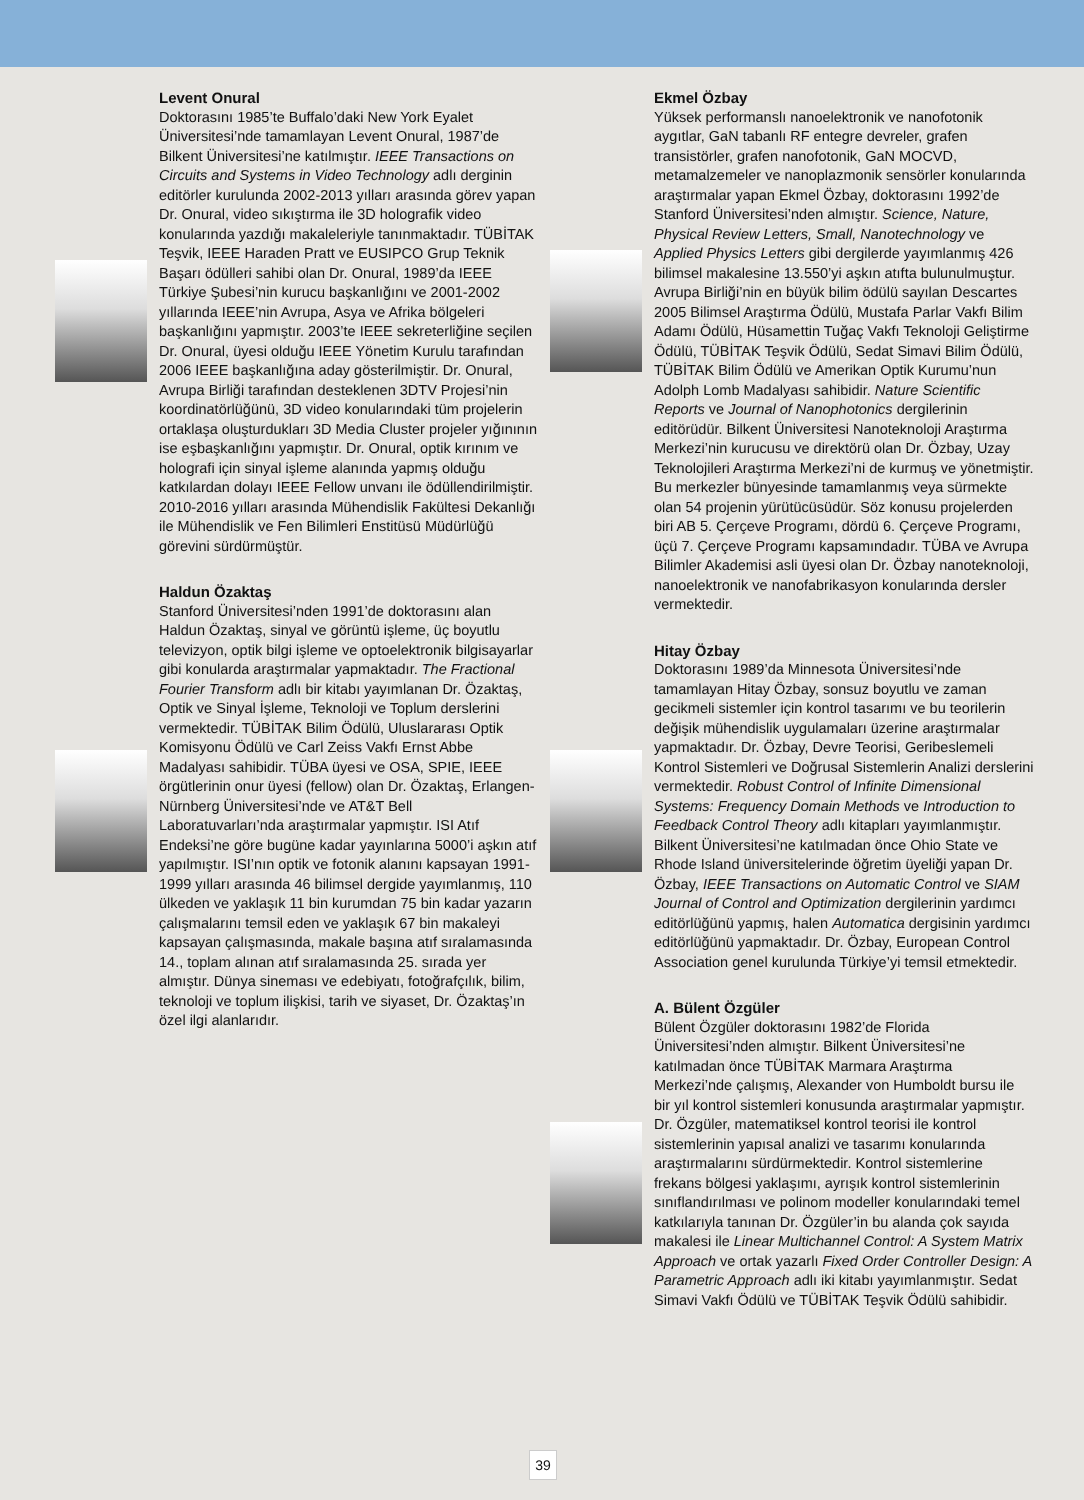Levent Onural
Doktorasını 1985’te Buffalo’daki New York Eyalet Üniversitesi’nde tamamlayan Levent Onural, 1987’de Bilkent Üniversitesi’ne katılmıştır. IEEE Transactions on Circuits and Systems in Video Technology adlı derginin editörler kurulunda 2002-2013 yılları arasında görev yapan Dr. Onural, video sıkıştırma ile 3D holografik video konularında yazdığı makaleleriyle tanınmaktadır. TÜBİTAK Teşvik, IEEE Haraden Pratt ve EUSIPCO Grup Teknik Başarı ödülleri sahibi olan Dr. Onural, 1989’da IEEE Türkiye Şubesi’nin kurucu başkanlığını ve 2001-2002 yıllarında IEEE’nin Avrupa, Asya ve Afrika bölgeleri başkanlığını yapmıştır. 2003’te IEEE sekreterliğine seçilen Dr. Onural, üyesi olduğu IEEE Yönetim Kurulu tarafından 2006 IEEE başkanlığına aday gösterilmiştir. Dr. Onural, Avrupa Birliği tarafından desteklenen 3DTV Projesi’nin koordinatörlüğünü, 3D video konularındaki tüm projelerin ortaklaşa oluşturdukları 3D Media Cluster projeler yığınının ise eşbaşkanlığını yapmıştır. Dr. Onural, optik kırınım ve holografi için sinyal işleme alanında yapmış olduğu katkılardan dolayı IEEE Fellow unvanı ile ödüllendirilmiştir. 2010-2016 yılları arasında Mühendislik Fakültesi Dekanlığı ile Mühendislik ve Fen Bilimleri Enstitüsü Müdürlüğü görevini sürdürmüştür.
Haldun Özaktaş
Stanford Üniversitesi’nden 1991’de doktorasını alan Haldun Özaktaş, sinyal ve görüntü işleme, üç boyutlu televizyon, optik bilgi işleme ve optoelektronik bilgisayarlar gibi konularda araştırmalar yapmaktadır. The Fractional Fourier Transform adlı bir kitabı yayımlanan Dr. Özaktaş, Optik ve Sinyal İşleme, Teknoloji ve Toplum derslerini vermektedir. TÜBİTAK Bilim Ödülü, Uluslararası Optik Komisyonu Ödülü ve Carl Zeiss Vakfı Ernst Abbe Madalyası sahibidir. TÜBA üyesi ve OSA, SPIE, IEEE örgütlerinin onur üyesi (fellow) olan Dr. Özaktaş, Erlangen-Nürnberg Üniversitesi’nde ve AT&T Bell Laboratuvarları’nda araştırmalar yapmıştır. ISI Atıf Endeksi’ne göre bugüne kadar yayınlarına 5000’i aşkın atıf yapılmıştır. ISI’nın optik ve fotonik alanını kapsayan 1991-1999 yılları arasında 46 bilimsel dergide yayımlanmış, 110 ülkeden ve yaklaşık 11 bin kurumdan 75 bin kadar yazarın çalışmalarını temsil eden ve yaklaşık 67 bin makaleyi kapsayan çalışmasında, makale başına atıf sıralamasında 14., toplam alınan atıf sıralamasında 25. sırada yer almıştır. Dünya sineması ve edebiyatı, fotoğrafçılık, bilim, teknoloji ve toplum ilişkisi, tarih ve siyaset, Dr. Özaktaş’ın özel ilgi alanlarıdır.
Ekmel Özbay
Yüksek performanslı nanoelektronik ve nanofotonik aygıtlar, GaN tabanlı RF entegre devreler, grafen transistörler, grafen nanofotonik, GaN MOCVD, metamalzemeler ve nanoplazmonik sensörler konularında araştırmalar yapan Ekmel Özbay, doktorasını 1992’de Stanford Üniversitesi’nden almıştır. Science, Nature, Physical Review Letters, Small, Nanotechnology ve Applied Physics Letters gibi dergilerde yayımlanmış 426 bilimsel makalesine 13.550’yi aşkın atıfta bulunulmuştur. Avrupa Birliği’nin en büyük bilim ödülü sayılan Descartes 2005 Bilimsel Araştırma Ödülü, Mustafa Parlar Vakfı Bilim Adamı Ödülü, Hüsamettin Tuğaç Vakfı Teknoloji Geliştirme Ödülü, TÜBİTAK Teşvik Ödülü, Sedat Simavi Bilim Ödülü, TÜBİTAK Bilim Ödülü ve Amerikan Optik Kurumu’nun Adolph Lomb Madalyası sahibidir. Nature Scientific Reports ve Journal of Nanophotonics dergilerinin editörüdür. Bilkent Üniversitesi Nanoteknoloji Araştırma Merkezi’nin kurucusu ve direktörü olan Dr. Özbay, Uzay Teknolojileri Araştırma Merkezi’ni de kurmuş ve yönetmiştir. Bu merkezler bünyesinde tamamlanmış veya sürmekte olan 54 projenin yürütücüsüdür. Söz konusu projelerden biri AB 5. Çerçeve Programı, dördü 6. Çerçeve Programı, üçü 7. Çerçeve Programı kapsamındadır. TÜBA ve Avrupa Bilimler Akademisi asli üyesi olan Dr. Özbay nanoteknoloji, nanoelektronik ve nanofabrikasyon konularında dersler vermektedir.
Hitay Özbay
Doktorasını 1989’da Minnesota Üniversitesi’nde tamamlayan Hitay Özbay, sonsuz boyutlu ve zaman gecikmeli sistemler için kontrol tasarımı ve bu teorilerin değişik mühendislik uygulamaları üzerine araştırmalar yapmaktadır. Dr. Özbay, Devre Teorisi, Geribeslemeli Kontrol Sistemleri ve Doğrusal Sistemlerin Analizi derslerini vermektedir. Robust Control of Infinite Dimensional Systems: Frequency Domain Methods ve Introduction to Feedback Control Theory adlı kitapları yayımlanmıştır. Bilkent Üniversitesi’ne katılmadan önce Ohio State ve Rhode Island üniversitelerinde öğretim üyeliği yapan Dr. Özbay, IEEE Transactions on Automatic Control ve SIAM Journal of Control and Optimization dergilerinin yardımcı editörlüğünü yapmış, halen Automatica dergisinin yardımcı editörlüğünü yapmaktadır. Dr. Özbay, European Control Association genel kurulunda Türkiye’yi temsil etmektedir.
A. Bülent Özgüler
Bülent Özgüler doktorasını 1982’de Florida Üniversitesi’nden almıştır. Bilkent Üniversitesi’ne katılmadan önce TÜBİTAK Marmara Araştırma Merkezi’nde çalışmış, Alexander von Humboldt bursu ile bir yıl kontrol sistemleri konusunda araştırmalar yapmıştır. Dr. Özgüler, matematiksel kontrol teorisi ile kontrol sistemlerinin yapısal analizi ve tasarımı konularında araştırmalarını sürdürmektedir. Kontrol sistemlerine frekans bölgesi yaklaşımı, ayrışık kontrol sistemlerinin sınıflandırılması ve polinom modeller konularındaki temel katkılarıyla tanınan Dr. Özgüler’in bu alanda çok sayıda makalesi ile Linear Multichannel Control: A System Matrix Approach ve ortak yazarlı Fixed Order Controller Design: A Parametric Approach adlı iki kitabı yayımlanmıştır. Sedat Simavi Vakfı Ödülü ve TÜBİTAK Teşvik Ödülü sahibidir.
39